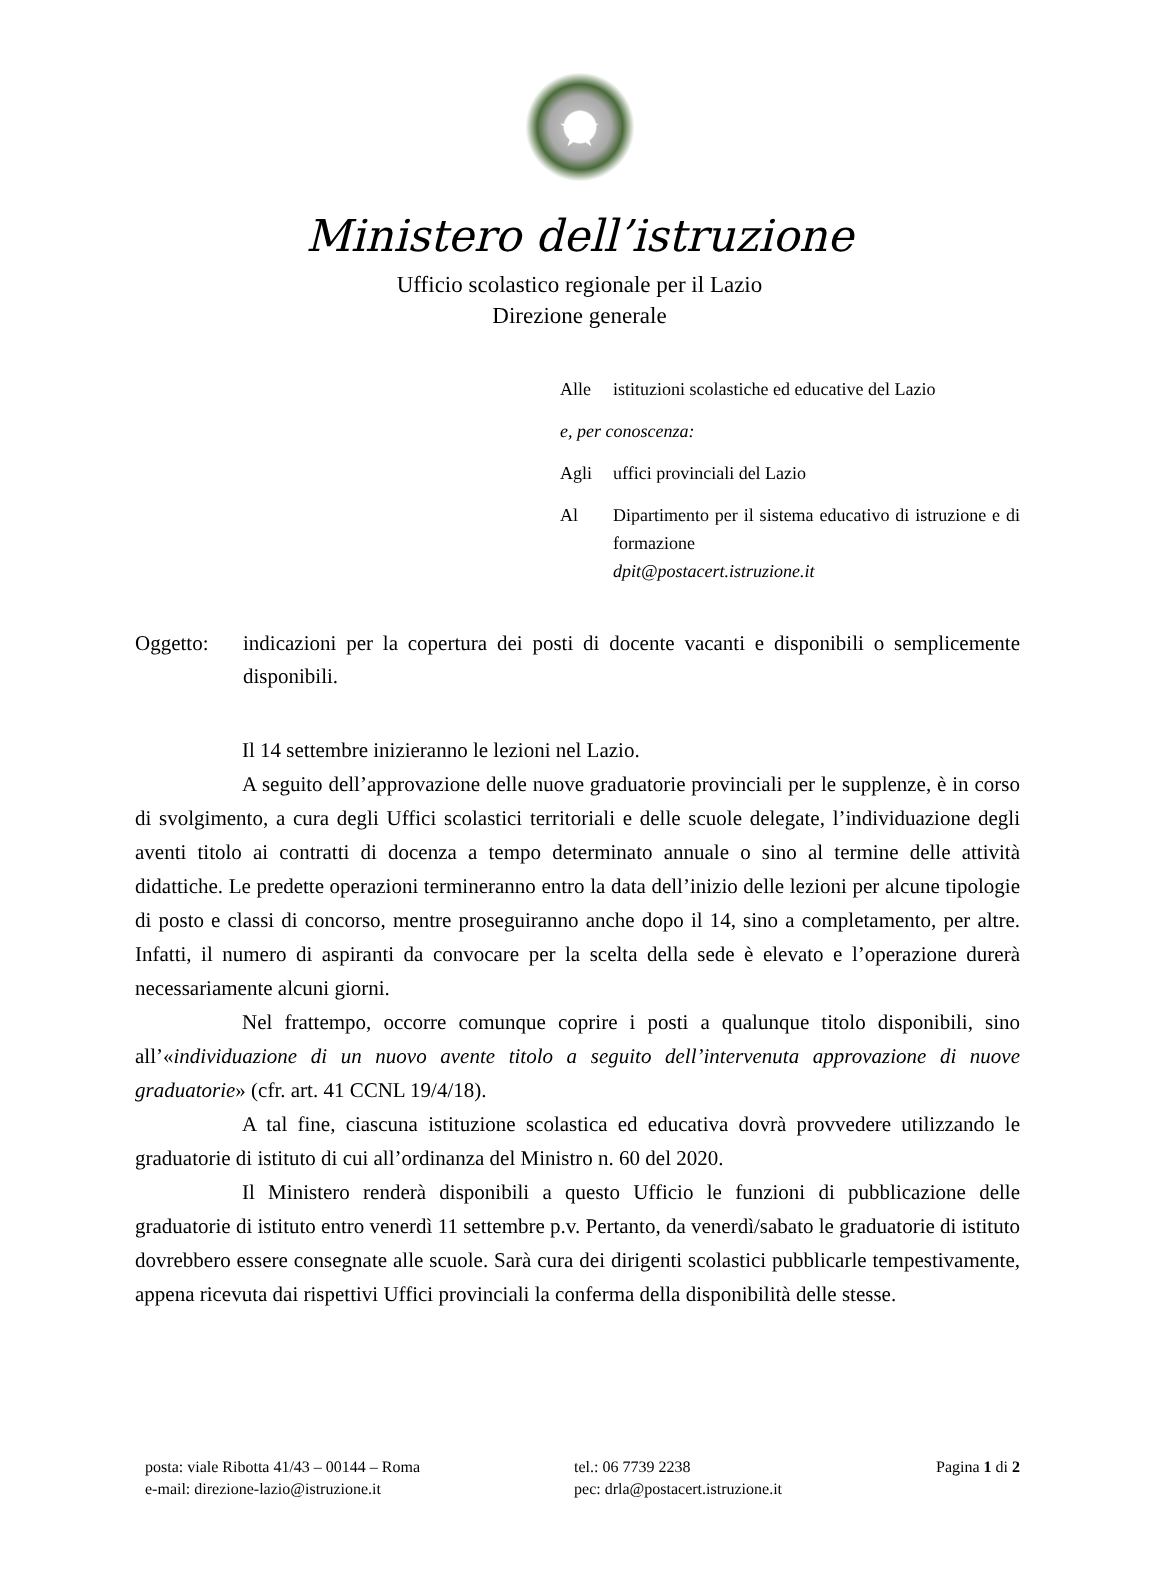★
Ministero dell’istruzione
Ufficio scolastico regionale per il Lazio
Direzione generale
Alle istituzioni scolastiche ed educative del Lazio
e, per conoscenza:
Agli uffici provinciali del Lazio
Al Dipartimento per il sistema educativo di istruzione e di formazione
dpit@postacert.istruzione.it
Oggetto: indicazioni per la copertura dei posti di docente vacanti e disponibili o semplicemente disponibili.
Il 14 settembre inizieranno le lezioni nel Lazio.
A seguito dell’approvazione delle nuove graduatorie provinciali per le supplenze, è in corso di svolgimento, a cura degli Uffici scolastici territoriali e delle scuole delegate, l’individuazione degli aventi titolo ai contratti di docenza a tempo determinato annuale o sino al termine delle attività didattiche. Le predette operazioni termineranno entro la data dell’inizio delle lezioni per alcune tipologie di posto e classi di concorso, mentre proseguiranno anche dopo il 14, sino a completamento, per altre. Infatti, il numero di aspiranti da convocare per la scelta della sede è elevato e l’operazione durerà necessariamente alcuni giorni.
Nel frattempo, occorre comunque coprire i posti a qualunque titolo disponibili, sino all’«individuazione di un nuovo avente titolo a seguito dell’intervenuta approvazione di nuove graduatorie» (cfr. art. 41 CCNL 19/4/18).
A tal fine, ciascuna istituzione scolastica ed educativa dovrà provvedere utilizzando le graduatorie di istituto di cui all’ordinanza del Ministro n. 60 del 2020.
Il Ministero renderà disponibili a questo Ufficio le funzioni di pubblicazione delle graduatorie di istituto entro venerdì 11 settembre p.v. Pertanto, da venerdì/sabato le graduatorie di istituto dovrebbero essere consegnate alle scuole. Sarà cura dei dirigenti scolastici pubblicarle tempestivamente, appena ricevuta dai rispettivi Uffici provinciali la conferma della disponibilità delle stesse.
posta: viale Ribotta 41/43 – 00144 – Roma
e-mail: direzione-lazio@istruzione.it
tel.: 06 7739 2238
pec: drla@postacert.istruzione.it
Pagina 1 di 2